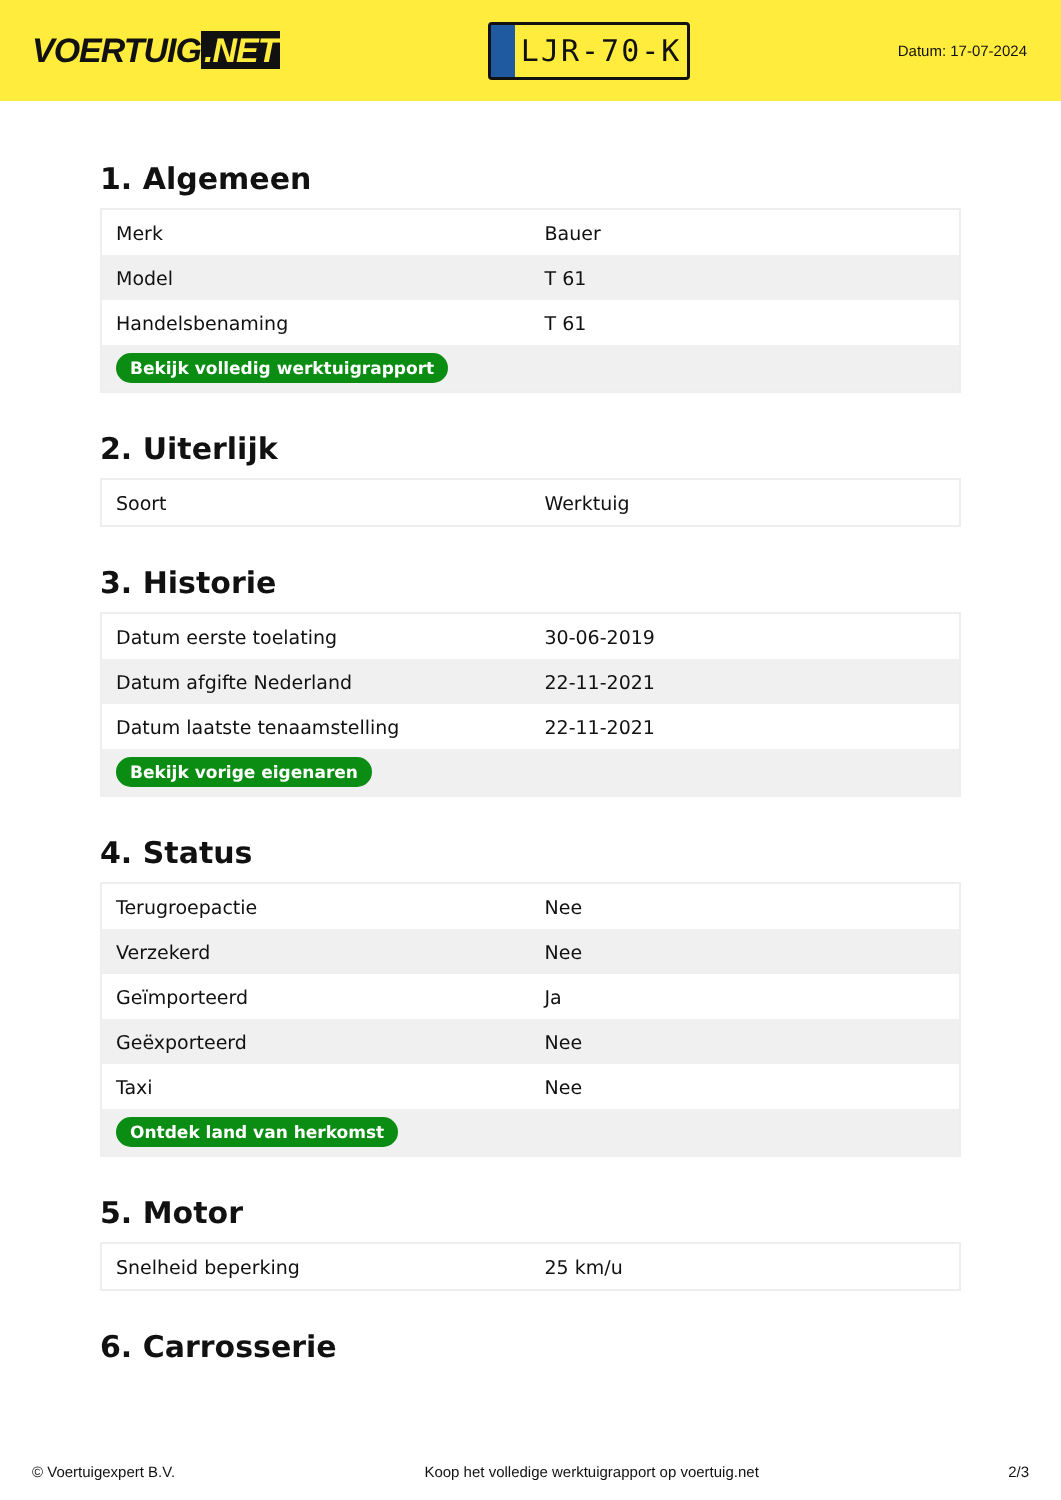VOERTUIG.NET
LJR-70-K
Datum: 17-07-2024
1. Algemeen
| Merk | Bauer |
| Model | T 61 |
| Handelsbenaming | T 61 |
| Bekijk volledig werktuigrapport | |
2. Uiterlijk
| Soort | Werktuig |
3. Historie
| Datum eerste toelating | 30-06-2019 |
| Datum afgifte Nederland | 22-11-2021 |
| Datum laatste tenaamstelling | 22-11-2021 |
| Bekijk vorige eigenaren | |
4. Status
| Terugroepactie | Nee |
| Verzekerd | Nee |
| Geïmporteerd | Ja |
| Geëxporteerd | Nee |
| Taxi | Nee |
| Ontdek land van herkomst | |
5. Motor
| Snelheid beperking | 25 km/u |
6. Carrosserie
© Voertuigexpert B.V. Koop het volledige werktuigrapport op voertuig.net 2/3